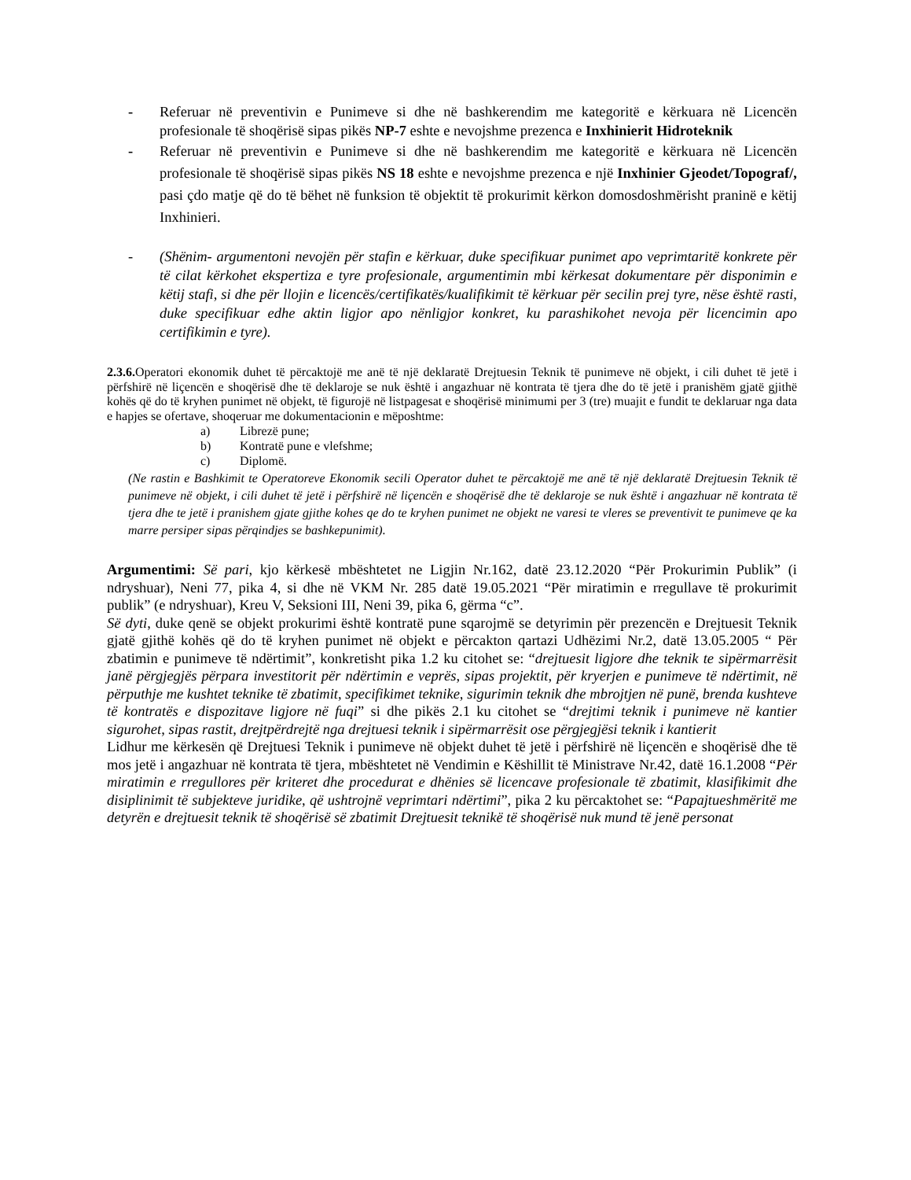- Referuar në preventivin e Punimeve si dhe në bashkerendim me kategoritë e kërkuara në Licencën profesionale të shoqërisë sipas pikës NP-7 eshte e nevojshme prezenca e Inxhinierit Hidroteknik
- Referuar në preventivin e Punimeve si dhe në bashkerendim me kategoritë e kërkuara në Licencën profesionale të shoqërisë sipas pikës NS 18 eshte e nevojshme prezenca e një Inxhinier Gjeodet/Topograf/, pasi çdo matje që do të bëhet në funksion të objektit të prokurimit kërkon domosdoshmërisht praninë e këtij Inxhinieri.
- (Shënim- argumentoni nevojën për stafin e kërkuar, duke specifikuar punimet apo veprimtaritë konkrete për të cilat kërkohet ekspertiza e tyre profesionale, argumentimin mbi kërkesat dokumentare për disponimin e këtij stafi, si dhe për llojin e licencës/certifikatës/kualifikimit të kërkuar për secilin prej tyre, nëse është rasti, duke specifikuar edhe aktin ligjor apo nënligjor konkret, ku parashikohet nevoja për licencimin apo certifikimin e tyre).
2.3.6. Operatori ekonomik duhet të përcaktojë me anë të një deklaratë Drejtuesin Teknik të punimeve në objekt, i cili duhet të jetë i përfshirë në liçencën e shoqërisë dhe të deklaroje se nuk është i angazhuar në kontrata të tjera dhe do të jetë i pranishëm gjatë gjithë kohës që do të kryhen punimet në objekt, të figurojë në listpagesat e shoqërisë minimumi per 3 (tre) muajit e fundit te deklaruar nga data e hapjes se ofertave, shoqeruar me dokumentacionin e mëposhtme:
a) Librezë pune;
b) Kontratë pune e vlefshme;
c) Diplomë.
(Ne rastin e Bashkimit te Operatoreve Ekonomik secili Operator duhet te përcaktojë me anë të një deklaratë Drejtuesin Teknik të punimeve në objekt, i cili duhet të jetë i përfshirë në liçencën e shoqërisë dhe të deklaroje se nuk është i angazhuar në kontrata të tjera dhe te jetë i pranishem gjate gjithe kohes qe do te kryhen punimet ne objekt ne varesi te vleres se preventivit te punimeve qe ka marre persiper sipas përqindjes se bashkepunimit).
Argumentimi: Së pari, kjo kërkesë mbështetet ne Ligjin Nr.162, datë 23.12.2020 “Për Prokurimin Publik” (i ndryshuar), Neni 77, pika 4, si dhe në VKM Nr. 285 datë 19.05.2021 “Për miratimin e rregullave të prokurimit publik” (e ndryshuar), Kreu V, Seksioni III, Neni 39, pika 6, gërma “c”.
Së dyti, duke qenë se objekt prokurimi është kontratë pune sqarojmë se detyrimin për prezencën e Drejtuesit Teknik gjatë gjithë kohës që do të kryhen punimet në objekt e përcakton qartazi Udhëzimi Nr.2, datë 13.05.2005 “ Për zbatimin e punimeve të ndërtimit”, konkretisht pika 1.2 ku citohet se: “drejtuesit ligjore dhe teknik te sipërmarrësit janë përgjegjës përpara investitorit për ndërtimin e veprës, sipas projektit, për kryerjen e punimeve të ndërtimit, në përputhje me kushtet teknike të zbatimit, specifikimet teknike, sigurimin teknik dhe mbrojtjen në punë, brenda kushteve të kontratës e dispozitave ligjore në fuqi” si dhe pikës 2.1 ku citohet se “drejtimi teknik i punimeve në kantier sigurohet, sipas rastit, drejtpërdrejtë nga drejtuesi teknik i sipërmarrësit ose përgjegjësi teknik i kantierit
Lidhur me kërkesën që Drejtuesi Teknik i punimeve në objekt duhet të jetë i përfshirë në liçencën e shoqërisë dhe të mos jetë i angazhuar në kontrata të tjera, mbështetet në Vendimin e Këshillit të Ministrave Nr.42, datë 16.1.2008 “Për miratimin e rregullores për kriteret dhe procedurat e dhënies së licencave profesionale të zbatimit, klasifikimit dhe disiplinimit të subjekteve juridike, që ushtrojnë veprimtari ndërtimi”, pika 2 ku përcaktohet se: “Papajtueshmëritë me detyrën e drejtuesit teknik të shoqërisë së zbatimit Drejtuesit teknikë të shoqërisë nuk mund të jenë personat